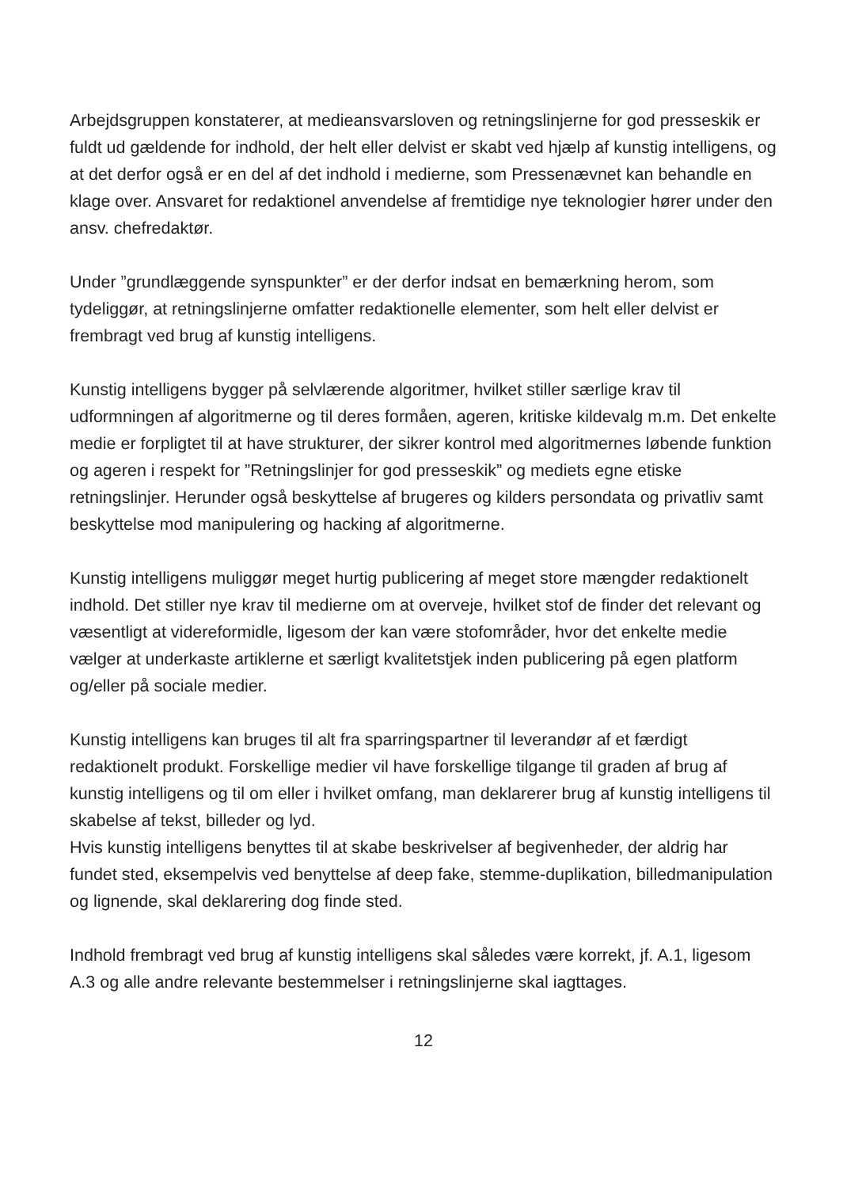Arbejdsgruppen konstaterer, at medieansvarsloven og retningslinjerne for god presseskik er fuldt ud gældende for indhold, der helt eller delvist er skabt ved hjælp af kunstig intelligens, og at det derfor også er en del af det indhold i medierne, som Pressenævnet kan behandle en klage over. Ansvaret for redaktionel anvendelse af fremtidige nye teknologier hører under den ansv. chefredaktør.
Under ”grundlæggende synspunkter” er der derfor indsat en bemærkning herom, som tydeliggør, at retningslinjerne omfatter redaktionelle elementer, som helt eller delvist er frembragt ved brug af kunstig intelligens.
Kunstig intelligens bygger på selvlærende algoritmer, hvilket stiller særlige krav til udformningen af algoritmerne og til deres formåen, ageren, kritiske kildevalg m.m. Det enkelte medie er forpligtet til at have strukturer, der sikrer kontrol med algoritmernes løbende funktion og ageren i respekt for ”Retningslinjer for god presseskik” og mediets egne etiske retningslinjer. Herunder også beskyttelse af brugeres og kilders persondata og privatliv samt beskyttelse mod manipulering og hacking af algoritmerne.
Kunstig intelligens muliggør meget hurtig publicering af meget store mængder redaktionelt indhold. Det stiller nye krav til medierne om at overveje, hvilket stof de finder det relevant og væsentligt at videreformidle, ligesom der kan være stofområder, hvor det enkelte medie vælger at underkaste artiklerne et særligt kvalitetstjek inden publicering på egen platform og/eller på sociale medier.
Kunstig intelligens kan bruges til alt fra sparringspartner til leverandør af et færdigt redaktionelt produkt. Forskellige medier vil have forskellige tilgange til graden af brug af kunstig intelligens og til om eller i hvilket omfang, man deklarerer brug af kunstig intelligens til skabelse af tekst, billeder og lyd.
Hvis kunstig intelligens benyttes til at skabe beskrivelser af begivenheder, der aldrig har fundet sted, eksempelvis ved benyttelse af deep fake, stemme-duplikation, billedmanipulation og lignende, skal deklarering dog finde sted.
Indhold frembragt ved brug af kunstig intelligens skal således være korrekt, jf. A.1, ligesom A.3 og alle andre relevante bestemmelser i retningslinjerne skal iagttages.
12